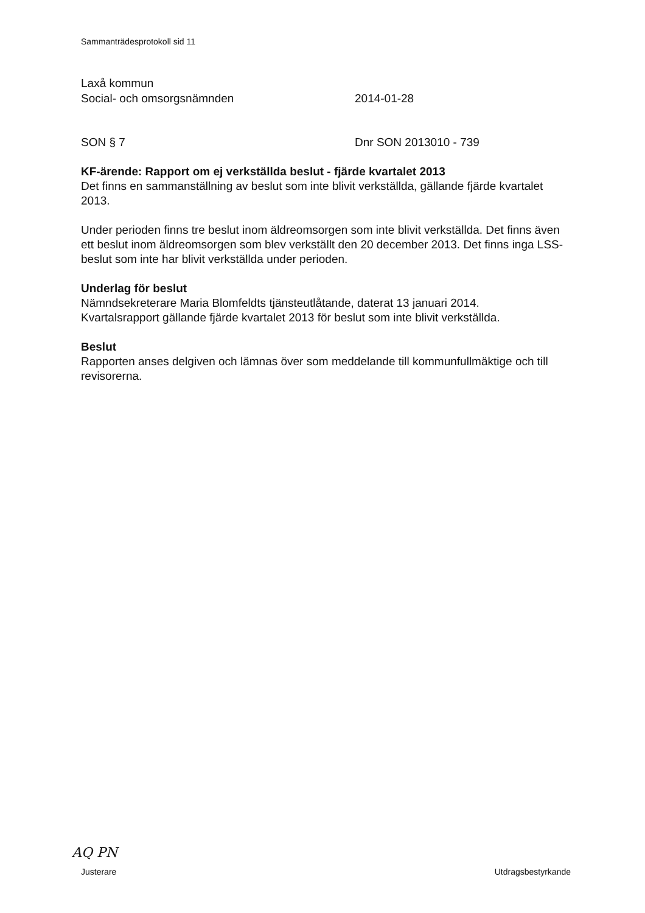Sammanträdesprotokoll sid 11
Laxå kommun
Social- och omsorgsnämnden 2014-01-28
SON § 7 Dnr SON 2013010 - 739
KF-ärende: Rapport om ej verkställda beslut - fjärde kvartalet 2013
Det finns en sammanställning av beslut som inte blivit verkställda, gällande fjärde kvartalet 2013.
Under perioden finns tre beslut inom äldreomsorgen som inte blivit verkställda. Det finns även ett beslut inom äldreomsorgen som blev verkställt den 20 december 2013. Det finns inga LSS-beslut som inte har blivit verkställda under perioden.
Underlag för beslut
Nämndsekreterare Maria Blomfeldts tjänsteutlåtande, daterat 13 januari 2014.
Kvartalsrapport gällande fjärde kvartalet 2013 för beslut som inte blivit verkställda.
Beslut
Rapporten anses delgiven och lämnas över som meddelande till kommunfullmäktige och till revisorerna.
AQ PN
Justerare Utdragsbestyrkande